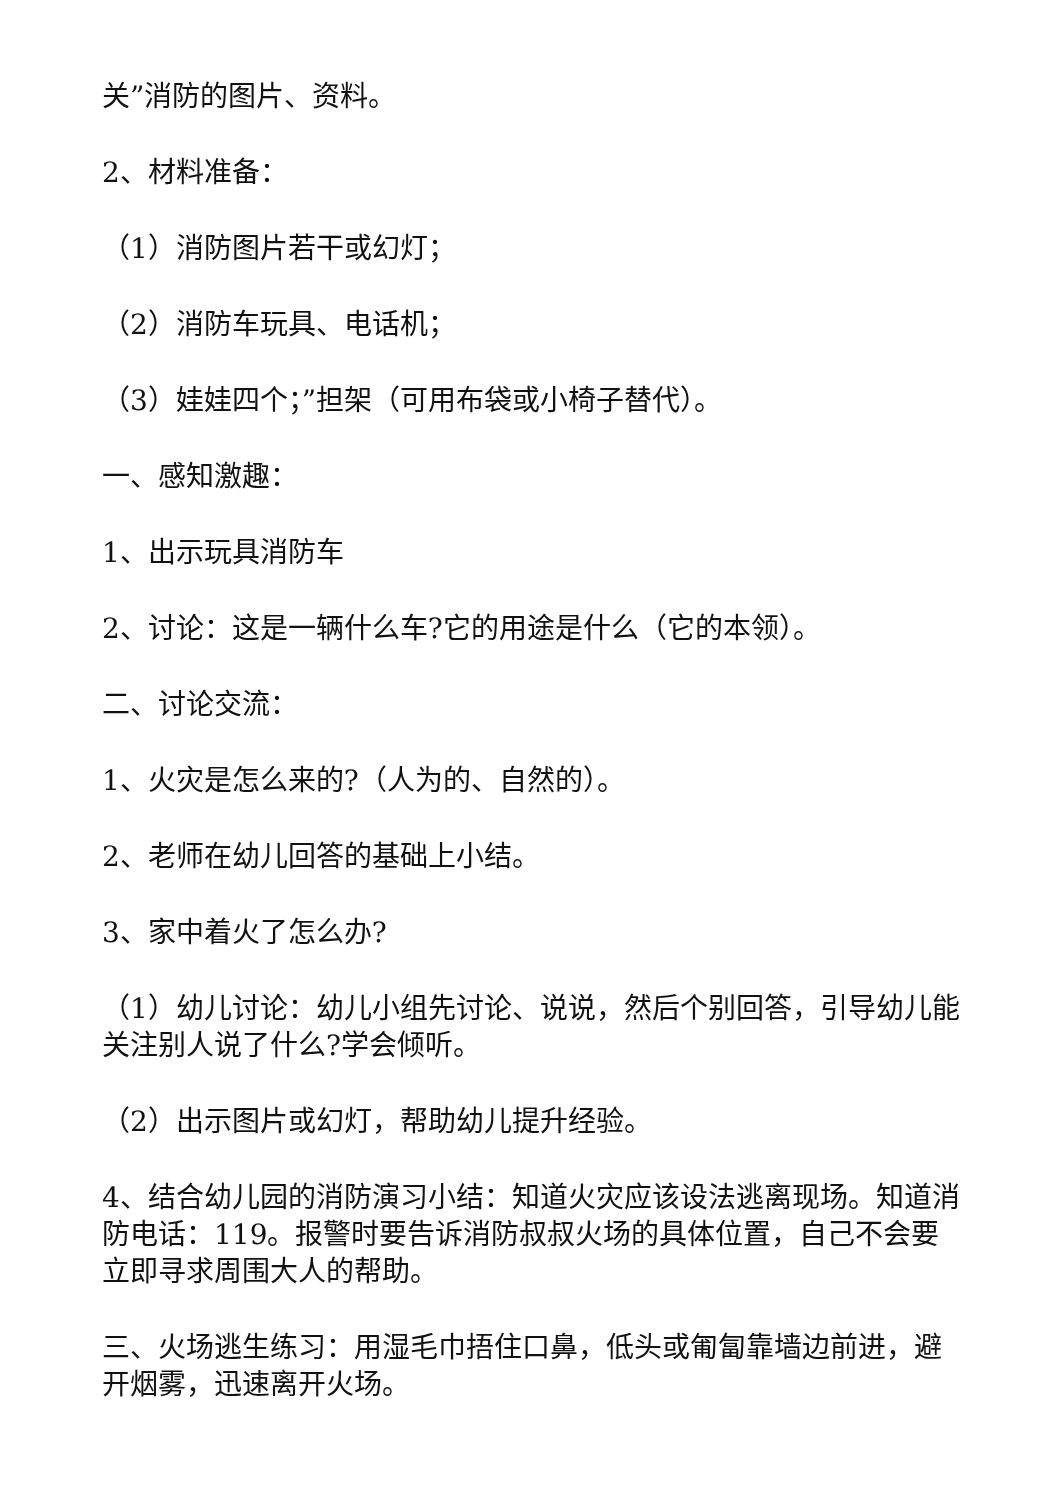关”消防的图片、资料。
2、材料准备：
（1）消防图片若干或幻灯；
（2）消防车玩具、电话机；
（3）娃娃四个；”担架（可用布袋或小椅子替代）。
一、感知激趣：
1、出示玩具消防车
2、讨论：这是一辆什么车?它的用途是什么（它的本领）。
二、讨论交流：
1、火灾是怎么来的?（人为的、自然的）。
2、老师在幼儿回答的基础上小结。
3、家中着火了怎么办?
（1）幼儿讨论：幼儿小组先讨论、说说，然后个别回答，引导幼儿能关注别人说了什么?学会倾听。
（2）出示图片或幻灯，帮助幼儿提升经验。
4、结合幼儿园的消防演习小结：知道火灾应该设法逃离现场。知道消防电话：119。报警时要告诉消防叔叔火场的具体位置，自己不会要立即寻求周围大人的帮助。
三、火场逃生练习：用湿毛巾捂住口鼻，低头或匍匐靠墙边前进，避开烟雾，迅速离开火场。